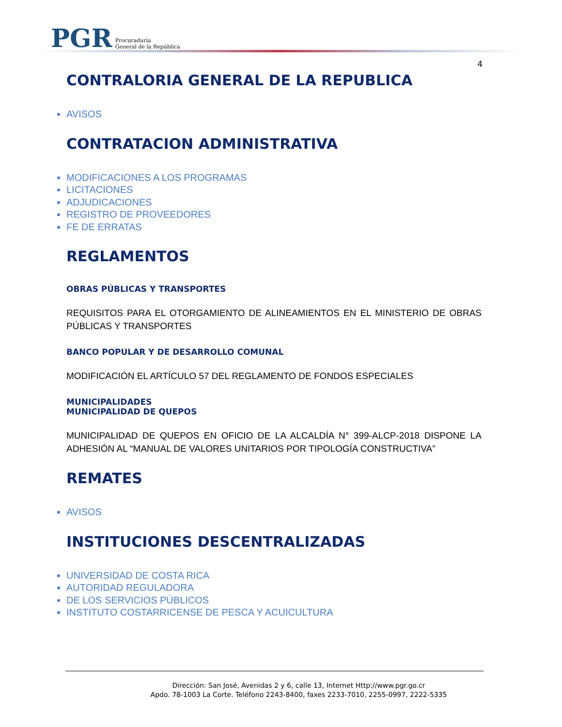PGR Procuraduría
General de la República
4
CONTRALORIA GENERAL DE LA REPUBLICA
AVISOS
CONTRATACION ADMINISTRATIVA
MODIFICACIONES A LOS PROGRAMAS
LICITACIONES
ADJUDICACIONES
REGISTRO DE PROVEEDORES
FE DE ERRATAS
REGLAMENTOS
OBRAS PÚBLICAS Y TRANSPORTES
REQUISITOS PARA EL OTORGAMIENTO DE ALINEAMIENTOS EN EL MINISTERIO DE OBRAS PÚBLICAS Y TRANSPORTES
BANCO POPULAR Y DE DESARROLLO COMUNAL
MODIFICACIÓN EL ARTÍCULO 57 DEL REGLAMENTO DE FONDOS ESPECIALES
MUNICIPALIDADES
MUNICIPALIDAD DE QUEPOS
MUNICIPALIDAD DE QUEPOS EN OFICIO DE LA ALCALDÍA N° 399-ALCP-2018 DISPONE LA ADHESIÓN AL “MANUAL DE VALORES UNITARIOS POR TIPOLOGÍA CONSTRUCTIVA”
REMATES
AVISOS
INSTITUCIONES DESCENTRALIZADAS
UNIVERSIDAD DE COSTA RICA
AUTORIDAD REGULADORA
DE LOS SERVICIOS PÚBLICOS
INSTITUTO COSTARRICENSE DE PESCA Y ACUICULTURA
Dirección: San José, Avenidas 2 y 6, calle 13, Internet Http://www.pgr.go.cr
Apdo. 78-1003 La Corte. Teléfono 2243-8400, faxes 2233-7010, 2255-0997, 2222-5335